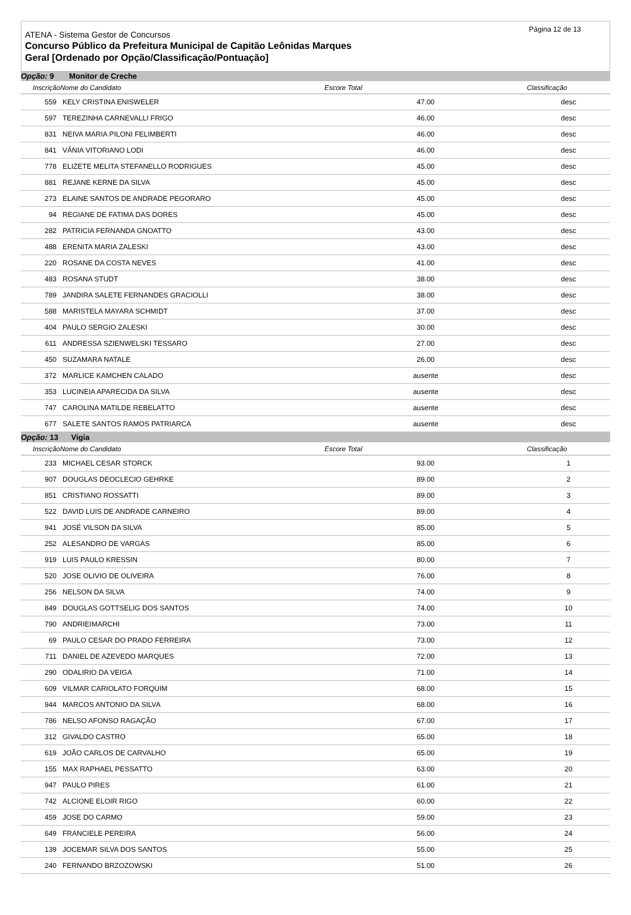Página 12 de 13
ATENA - Sistema Gestor de Concursos
Concurso Público da Prefeitura Municipal de Capitão Leônidas Marques
Geral [Ordenado por Opção/Classificação/Pontuação]
| Opção: 9 Monitor de Creche | | | | |
| InscriçãoNome do Candidato | | Escore Total | Classificação | |
| 559 | KELY CRISTINA ENISWELER | 47.00 | desc | |
| 597 | TEREZINHA CARNEVALLI FRIGO | 46.00 | desc | |
| 831 | NEIVA MARIA PILONI FELIMBERTI | 46.00 | desc | |
| 841 | VÂNIA VITORIANO LODI | 46.00 | desc | |
| 778 | ELIZETE MELITA STEFANELLO RODRIGUES | 45.00 | desc | |
| 881 | REJANE KERNE DA SILVA | 45.00 | desc | |
| 273 | ELAINE SANTOS DE ANDRADE PEGORARO | 45.00 | desc | |
| 94 | REGIANE DE FATIMA DAS DORES | 45.00 | desc | |
| 282 | PATRICIA FERNANDA GNOATTO | 43.00 | desc | |
| 488 | ERENITA MARIA ZALESKI | 43.00 | desc | |
| 220 | ROSANE DA COSTA NEVES | 41.00 | desc | |
| 483 | ROSANA STUDT | 38.00 | desc | |
| 789 | JANDIRA SALETE FERNANDES GRACIOLLI | 38.00 | desc | |
| 588 | MARISTELA MAYARA SCHMIDT | 37.00 | desc | |
| 404 | PAULO SERGIO ZALESKI | 30.00 | desc | |
| 611 | ANDRESSA SZIENWELSKI TESSARO | 27.00 | desc | |
| 450 | SUZAMARA NATALE | 26.00 | desc | |
| 372 | MARLICE KAMCHEN CALADO | ausente | desc | |
| 353 | LUCINEIA APARECIDA DA SILVA | ausente | desc | |
| 747 | CAROLINA MATILDE REBELATTO | ausente | desc | |
| 677 | SALETE SANTOS RAMOS PATRIARCA | ausente | desc | |
| Opção: 13 Vigia | | | | |
| InscriçãoNome do Candidato | | Escore Total | Classificação | |
| 233 | MICHAEL CESAR STORCK | 93.00 | 1 | |
| 907 | DOUGLAS DEOCLECIO GEHRKE | 89.00 | 2 | |
| 851 | CRISTIANO ROSSATTI | 89.00 | 3 | |
| 522 | DAVID LUIS DE ANDRADE CARNEIRO | 89.00 | 4 | |
| 941 | JOSÉ VILSON DA SILVA | 85.00 | 5 | |
| 252 | ALESANDRO DE VARGAS | 85.00 | 6 | |
| 919 | LUIS PAULO KRESSIN | 80.00 | 7 | |
| 520 | JOSE OLIVIO DE OLIVEIRA | 76.00 | 8 | |
| 256 | NELSON DA SILVA | 74.00 | 9 | |
| 849 | DOUGLAS GOTTSELIG DOS SANTOS | 74.00 | 10 | |
| 790 | ANDRIEIMARCHI | 73.00 | 11 | |
| 69 | PAULO CESAR DO PRADO FERREIRA | 73.00 | 12 | |
| 711 | DANIEL DE AZEVEDO MARQUES | 72.00 | 13 | |
| 290 | ODALIRIO DA VEIGA | 71.00 | 14 | |
| 609 | VILMAR CARIOLATO FORQUIM | 68.00 | 15 | |
| 944 | MARCOS ANTONIO DA SILVA | 68.00 | 16 | |
| 786 | NELSO AFONSO RAGAÇÃO | 67.00 | 17 | |
| 312 | GIVALDO CASTRO | 65.00 | 18 | |
| 619 | JOÃO CARLOS DE CARVALHO | 65.00 | 19 | |
| 155 | MAX RAPHAEL PESSATTO | 63.00 | 20 | |
| 947 | PAULO PIRES | 61.00 | 21 | |
| 742 | ALCIONE ELOIR RIGO | 60.00 | 22 | |
| 459 | JOSE DO CARMO | 59.00 | 23 | |
| 649 | FRANCIELE PEREIRA | 56.00 | 24 | |
| 139 | JOCEMAR SILVA DOS SANTOS | 55.00 | 25 | |
| 240 | FERNANDO BRZOZOWSKI | 51.00 | 26 | |